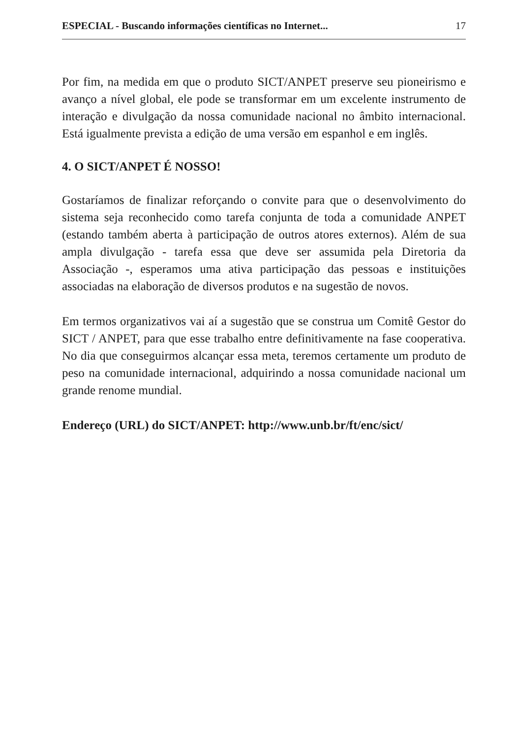ESPECIAL - Buscando informações científicas no Internet... 17
Por fim, na medida em que o produto SICT/ANPET preserve seu pioneirismo e avanço a nível global, ele pode se transformar em um excelente instrumento de interação e divulgação da nossa comunidade nacional no âmbito internacional. Está igualmente prevista a edição de uma versão em espanhol e em inglês.
4. O SICT/ANPET É NOSSO!
Gostaríamos de finalizar reforçando o convite para que o desenvolvimento do sistema seja reconhecido como tarefa conjunta de toda a comunidade ANPET (estando também aberta à participação de outros atores externos). Além de sua ampla divulgação - tarefa essa que deve ser assumida pela Diretoria da Associação -, esperamos uma ativa participação das pessoas e instituições associadas na elaboração de diversos produtos e na sugestão de novos.
Em termos organizativos vai aí a sugestão que se construa um Comitê Gestor do SICT / ANPET, para que esse trabalho entre definitivamente na fase cooperativa. No dia que conseguirmos alcançar essa meta, teremos certamente um produto de peso na comunidade internacional, adquirindo a nossa comunidade nacional um grande renome mundial.
Endereço (URL) do SICT/ANPET: http://www.unb.br/ft/enc/sict/